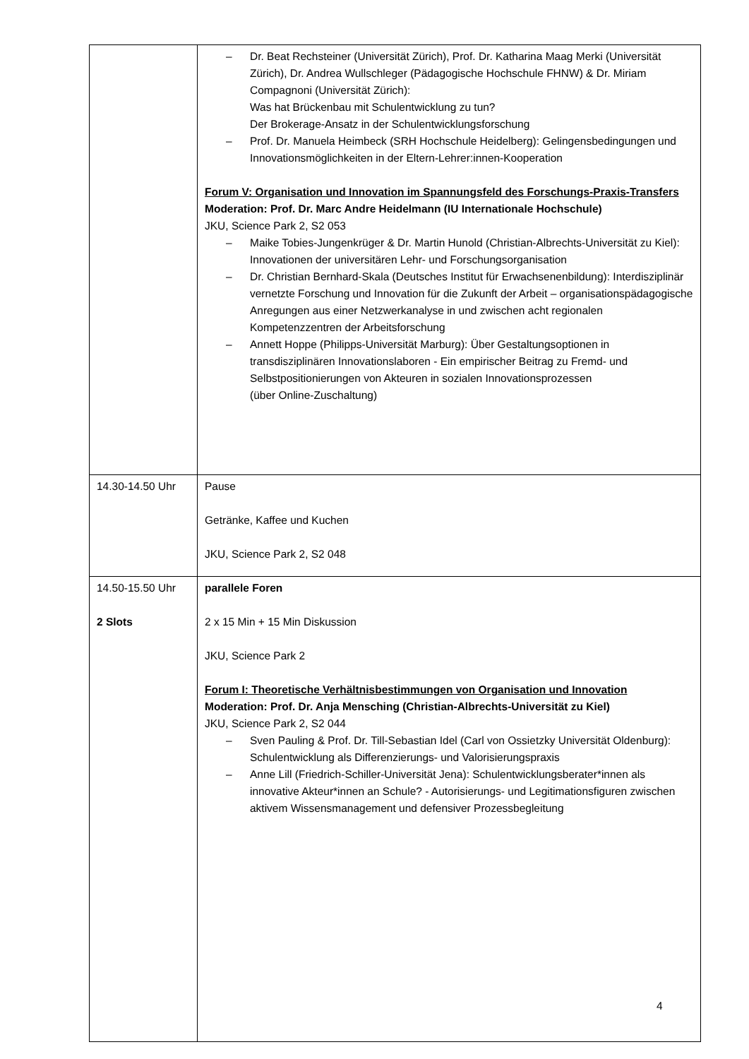| | – Dr. Beat Rechsteiner (Universität Zürich), Prof. Dr. Katharina Maag Merki (Universität Zürich), Dr. Andrea Wullschleger (Pädagogische Hochschule FHNW) & Dr. Miriam Compagnoni (Universität Zürich): Was hat Brückenbau mit Schulentwicklung zu tun? Der Brokerage-Ansatz in der Schulentwicklungsforschung – Prof. Dr. Manuela Heimbeck (SRH Hochschule Heidelberg): Gelingensbedingungen und Innovationsmöglichkeiten in der Eltern-Lehrer:innen-Kooperation Forum V: Organisation und Innovation im Spannungsfeld des Forschungs-Praxis-Transfers Moderation: Prof. Dr. Marc Andre Heidelmann (IU Internationale Hochschule) JKU, Science Park 2, S2 053 – Maike Tobies-Jungenkrüger & Dr. Martin Hunold (Christian-Albrechts-Universität zu Kiel): Innovationen der universitären Lehr- und Forschungsorganisation – Dr. Christian Bernhard-Skala (Deutsches Institut für Erwachsenenbildung): Interdisziplinär vernetzte Forschung und Innovation für die Zukunft der Arbeit – organisationspädagogische Anregungen aus einer Netzwerkanalyse in und zwischen acht regionalen Kompetenzzentren der Arbeitsforschung – Annett Hoppe (Philipps-Universität Marburg): Über Gestaltungsoptionen in transdisziplinären Innovationslaboren - Ein empirischer Beitrag zu Fremd- und Selbstpositionierungen von Akteuren in sozialen Innovationsprozessen (über Online-Zuschaltung) |
| 14.30-14.50 Uhr | Pause Getränke, Kaffee und Kuchen JKU, Science Park 2, S2 048 |
| 14.50-15.50 Uhr 2 Slots | parallele Foren 2 x 15 Min + 15 Min Diskussion JKU, Science Park 2 Forum I: Theoretische Verhältnisbestimmungen von Organisation und Innovation Moderation: Prof. Dr. Anja Mensching (Christian-Albrechts-Universität zu Kiel) JKU, Science Park 2, S2 044 – Sven Pauling & Prof. Dr. Till-Sebastian Idel (Carl von Ossietzky Universität Oldenburg): Schulentwicklung als Differenzierungs- und Valorisierungspraxis – Anne Lill (Friedrich-Schiller-Universität Jena): Schulentwicklungsberater*innen als innovative Akteur*innen an Schule? - Autorisierungs- und Legitimationsfiguren zwischen aktivem Wissensmanagement und defensiver Prozessbegleitung |
4